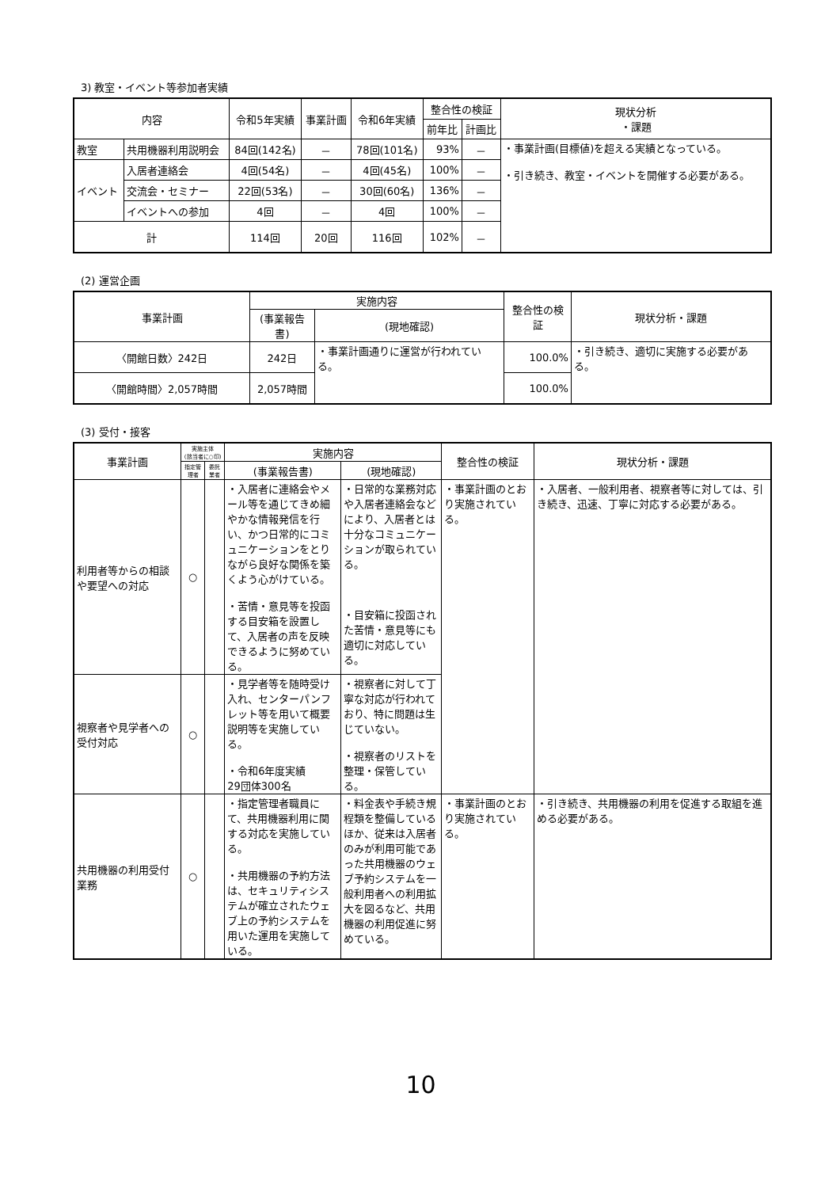3) 教室・イベント等参加者実績
| 内容 | | 令和5年実績 | 事業計画 | 令和6年実績 | 整合性の検証 | | 現状分析 ・課題 |
| --- | --- | --- | --- | --- | --- | --- | --- |
| | | | | | 前年比 | 計画比 | |
| 教室 | 共用機器利用説明会 | 84回(142名) | － | 78回(101名) | 93% | － | ・事業計画(目標値)を超える実績となっている。 ・引き続き、教室・イベントを開催する必要がある。 |
| イベント | 入居者連絡会 | 4回(54名) | － | 4回(45名) | 100% | － | |
| | 交流会・セミナー | 22回(53名) | － | 30回(60名) | 136% | － | |
| | イベントへの参加 | 4回 | － | 4回 | 100% | － | |
| 計 | | 114回 | 20回 | 116回 | 102% | － | |
(2) 運営企画
| 事業計画 | 実施内容 | | 整合性の検証 | 現状分析・課題 |
| --- | --- | --- | --- | --- |
| | (事業報告書) | (現地確認) | | |
| 〈開館日数〉242日 | 242日 | ・事業計画通りに運営が行われている。 | 100.0% | ・引き続き、適切に実施する必要がある。 |
| 〈開館時間〉2,057時間 | 2,057時間 | | 100.0% | |
(3) 受付・接客
| 事業計画 | 実施主体 (該当者に○印) | | 実施内容 | | 整合性の検証 | 現状分析・課題 |
| --- | --- | --- | --- | --- | --- | --- |
| | 指定管理者 | 委託業者 | (事業報告書) | (現地確認) | | |
| 利用者等からの相談や要望への対応 | ○ | | ・入居者に連絡会やメール等を通じてきめ細やかな情報発信を行い、かつ日常的にコミュニケーションをとりながら良好な関係を築くよう心がけている。 ・苦情・意見等を投函する目安箱を設置して、入居者の声を反映できるように努めている。 | ・日常的な業務対応や入居者連絡会などにより、入居者とは十分なコミュニケーションが取られている。 ・目安箱に投函された苦情・意見等にも適切に対応している。 | ・事業計画のとおり実施されている。 | ・入居者、一般利用者、視察者等に対しては、引き続き、迅速、丁寧に対応する必要がある。 |
| 視察者や見学者への受付対応 | ○ | | ・見学者等を随時受け入れ、センターパンフレット等を用いて概要説明等を実施している。 ・令和6年度実績 29団体300名 | ・視察者に対して丁寧な対応が行われており、特に問題は生じていない。 ・視察者のリストを整理・保管している。 | | |
| 共用機器の利用受付業務 | ○ | | ・指定管理者職員にて、共用機器利用に関する対応を実施している。 ・共用機器の予約方法は、セキュリティシステムが確立されたウェブ上の予約システムを用いた運用を実施している。 | ・料金表や手続き規程類を整備しているほか、従来は入居者のみが利用可能であった共用機器のウェブ予約システムを一般利用者への利用拡大を図るなど、共用機器の利用促進に努めている。 | ・事業計画のとおり実施されている。 | ・引き続き、共用機器の利用を促進する取組を進める必要がある。 |
10